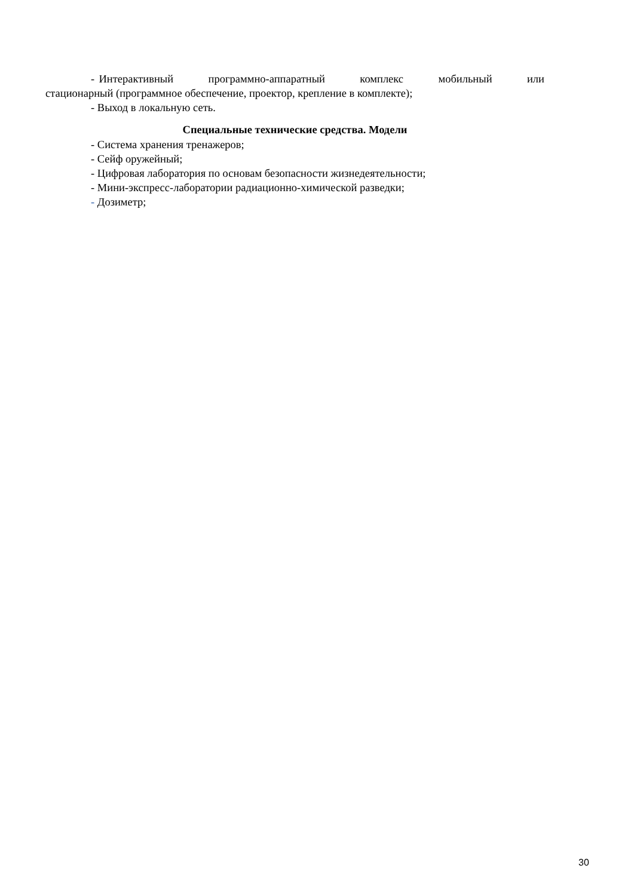- Интерактивный программно-аппаратный комплекс мобильный или стационарный (программное обеспечение, проектор, крепление в комплекте);
- Выход в локальную сеть.
Специальные технические средства. Модели
- Система хранения тренажеров;
- Сейф оружейный;
- Цифровая лаборатория по основам безопасности жизнедеятельности;
- Мини-экспресс-лаборатории радиационно-химической разведки;
- Дозиметр;
30